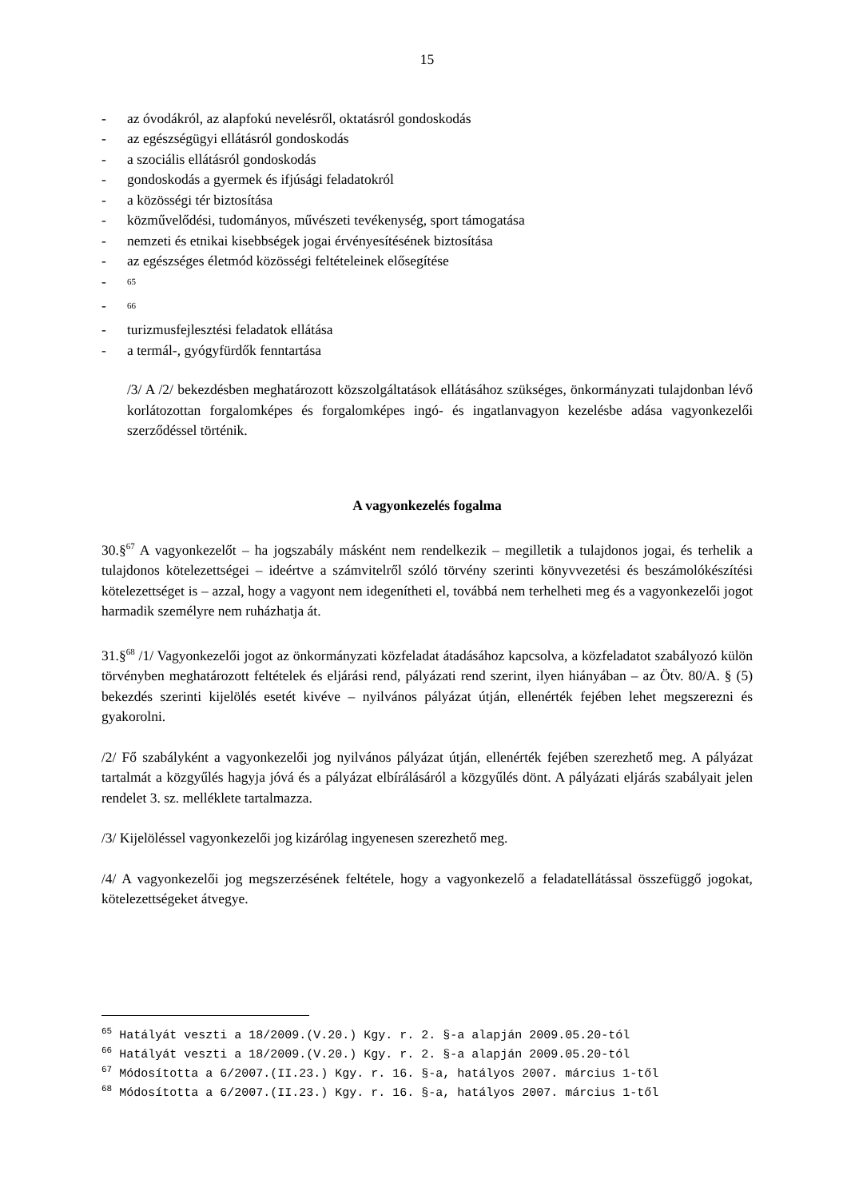15
- az óvodákról, az alapfokú nevelésről, oktatásról gondoskodás
- az egészségügyi ellátásról gondoskodás
- a szociális ellátásról gondoskodás
- gondoskodás a gyermek és ifjúsági feladatokról
- a közösségi tér biztosítása
- közművelődési, tudományos, művészeti tevékenység, sport támogatása
- nemzeti és etnikai kisebbségek jogai érvényesítésének biztosítása
- az egészséges életmód közösségi feltételeinek elősegítése
-<sup>65</sup>
-<sup>66</sup>
- turizmusfejlesztési feladatok ellátása
- a termál-, gyógyfürdők fenntartása
/3/ A /2/ bekezdésben meghatározott közszolgáltatások ellátásához szükséges, önkormányzati tulajdonban lévő korlátozottan forgalomképes és forgalomképes ingó- és ingatlanvagyon kezelésbe adása vagyonkezelői szerződéssel történik.
A vagyonkezelés fogalma
30.§<sup>67</sup> A vagyonkezelőt – ha jogszabály másként nem rendelkezik – megilletik a tulajdonos jogai, és terhelik a tulajdonos kötelezettségei – ideértve a számvitelről szóló törvény szerinti könyvvezetési és beszámolókészítési kötelezettséget is – azzal, hogy a vagyont nem idegenítheti el, továbbá nem terhelheti meg és a vagyonkezelői jogot harmadik személyre nem ruházhatja át.
31.§<sup>68</sup> /1/ Vagyonkezelői jogot az önkormányzati közfeladat átadásához kapcsolva, a közfeladatot szabályozó külön törvényben meghatározott feltételek és eljárási rend, pályázati rend szerint, ilyen hiányában – az Ötv. 80/A. § (5) bekezdés szerinti kijelölés esetét kivéve – nyilvános pályázat útján, ellenérték fejében lehet megszerezni és gyakorolni.
/2/ Fő szabályként a vagyonkezelői jog nyilvános pályázat útján, ellenérték fejében szerezhető meg. A pályázat tartalmát a közgyűlés hagyja jóvá és a pályázat elbírálásáról a közgyűlés dönt. A pályázati eljárás szabályait jelen rendelet 3. sz. melléklete tartalmazza.
/3/ Kijelöléssel vagyonkezelői jog kizárólag ingyenesen szerezhető meg.
/4/ A vagyonkezelői jog megszerzésének feltétele, hogy a vagyonkezelő a feladatellátással összefüggő jogokat, kötelezettségeket átvegye.
<sup>65</sup> Hatályát veszti a 18/2009.(V.20.) Kgy. r. 2. §-a alapján 2009.05.20-tól
<sup>66</sup> Hatályát veszti a 18/2009.(V.20.) Kgy. r. 2. §-a alapján 2009.05.20-tól
<sup>67</sup> Módosította a 6/2007.(II.23.) Kgy. r. 16. §-a, hatályos 2007. március 1-től
<sup>68</sup> Módosította a 6/2007.(II.23.) Kgy. r. 16. §-a, hatályos 2007. március 1-től